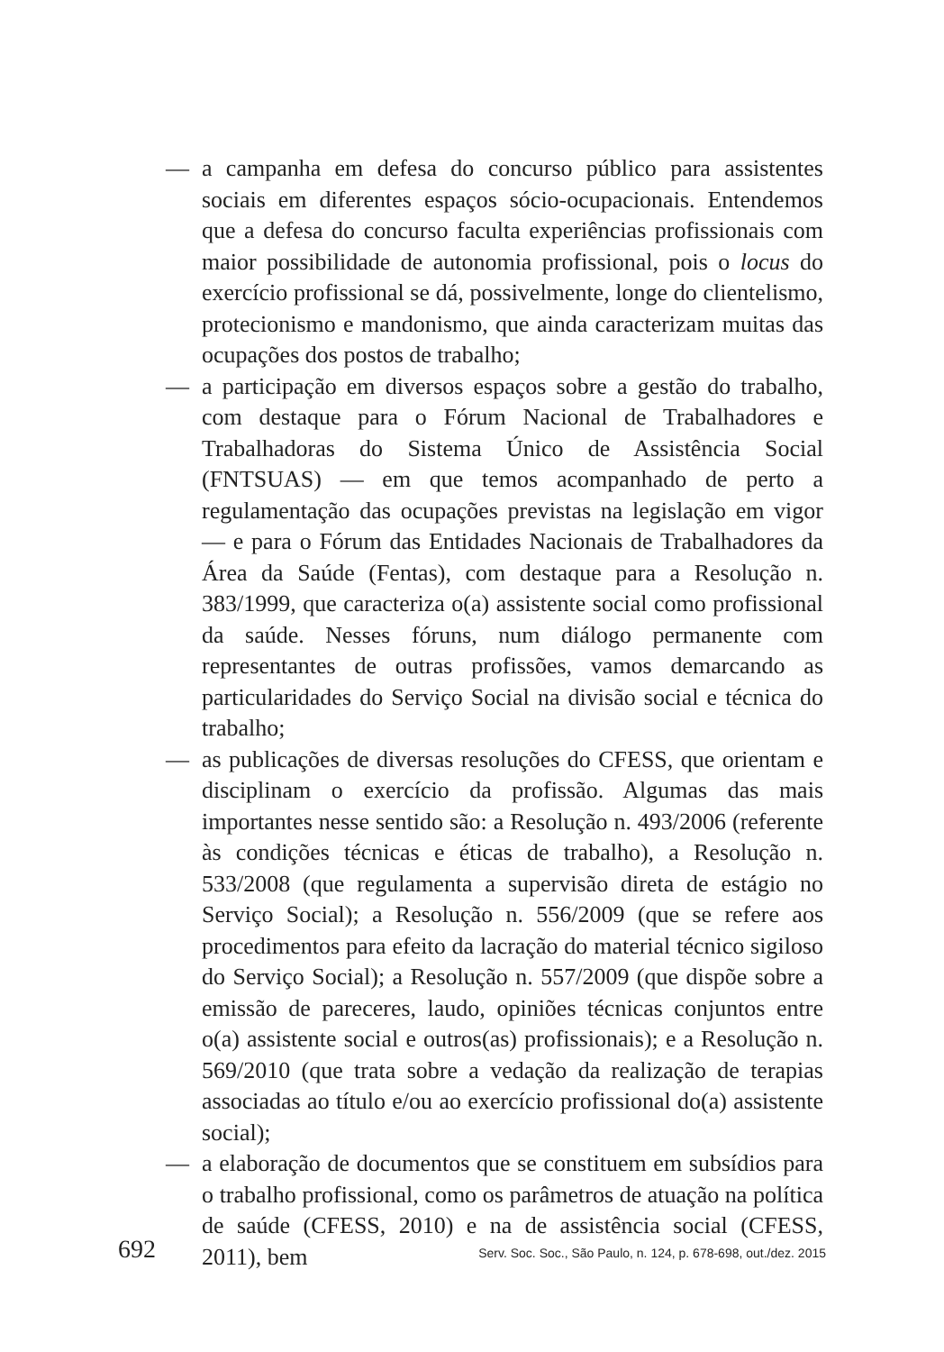— a campanha em defesa do concurso público para assistentes sociais em diferentes espaços sócio-ocupacionais. Entendemos que a defesa do concurso faculta experiências profissionais com maior possibilidade de autonomia profissional, pois o locus do exercício profissional se dá, possivelmente, longe do clientelismo, protecionismo e mandonismo, que ainda caracterizam muitas das ocupações dos postos de trabalho;
— a participação em diversos espaços sobre a gestão do trabalho, com destaque para o Fórum Nacional de Trabalhadores e Trabalhadoras do Sistema Único de Assistência Social (FNTSUAS) — em que temos acompanhado de perto a regulamentação das ocupações previstas na legislação em vigor — e para o Fórum das Entidades Nacionais de Trabalhadores da Área da Saúde (Fentas), com destaque para a Resolução n. 383/1999, que caracteriza o(a) assistente social como profissional da saúde. Nesses fóruns, num diálogo permanente com representantes de outras profissões, vamos demarcando as particularidades do Serviço Social na divisão social e técnica do trabalho;
— as publicações de diversas resoluções do CFESS, que orientam e disciplinam o exercício da profissão. Algumas das mais importantes nesse sentido são: a Resolução n. 493/2006 (referente às condições técnicas e éticas de trabalho), a Resolução n. 533/2008 (que regulamenta a supervisão direta de estágio no Serviço Social); a Resolução n. 556/2009 (que se refere aos procedimentos para efeito da lacração do material técnico sigiloso do Serviço Social); a Resolução n. 557/2009 (que dispõe sobre a emissão de pareceres, laudo, opiniões técnicas conjuntos entre o(a) assistente social e outros(as) profissionais); e a Resolução n. 569/2010 (que trata sobre a vedação da realização de terapias associadas ao título e/ou ao exercício profissional do(a) assistente social);
— a elaboração de documentos que se constituem em subsídios para o trabalho profissional, como os parâmetros de atuação na política de saúde (CFESS, 2010) e na de assistência social (CFESS, 2011), bem
692 Serv. Soc. Soc., São Paulo, n. 124, p. 678-698, out./dez. 2015